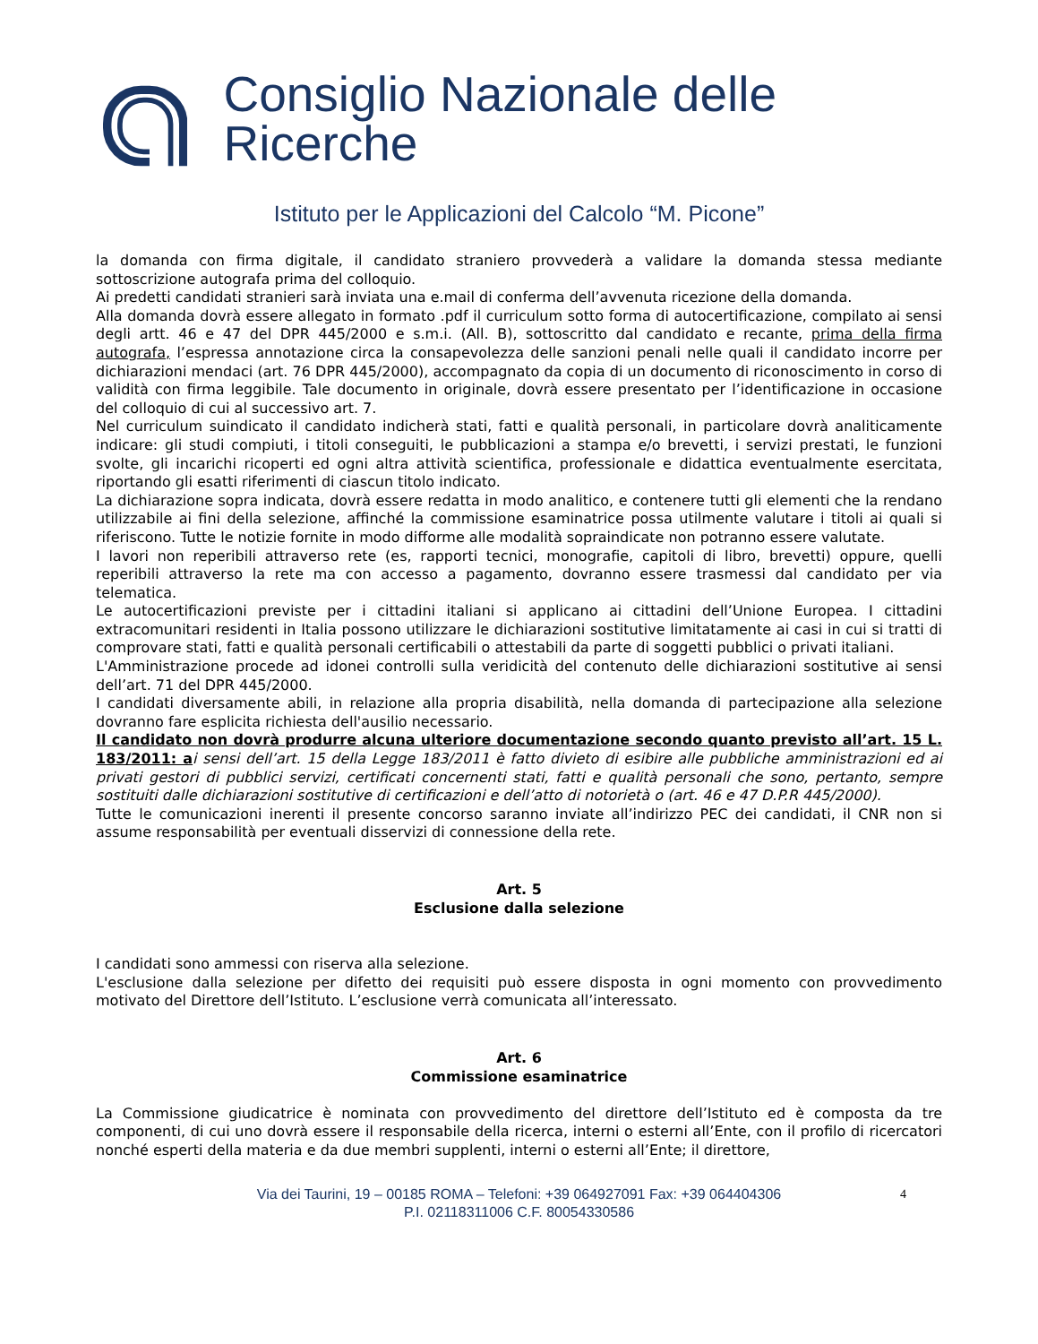Consiglio Nazionale delle Ricerche
Istituto per le Applicazioni del Calcolo “M. Picone”
la domanda con firma digitale, il candidato straniero provvederà a validare la domanda stessa mediante sottoscrizione autografa prima del colloquio.
Ai predetti candidati stranieri sarà inviata una e.mail di conferma dell’avvenuta ricezione della domanda.
Alla domanda dovrà essere allegato in formato .pdf il curriculum sotto forma di autocertificazione, compilato ai sensi degli artt. 46 e 47 del DPR 445/2000 e s.m.i. (All. B), sottoscritto dal candidato e recante, prima della firma autografa, l’espressa annotazione circa la consapevolezza delle sanzioni penali nelle quali il candidato incorre per dichiarazioni mendaci (art. 76 DPR 445/2000), accompagnato da copia di un documento di riconoscimento in corso di validità con firma leggibile. Tale documento in originale, dovrà essere presentato per l’identificazione in occasione del colloquio di cui al successivo art. 7.
Nel curriculum suindicato il candidato indicherà stati, fatti e qualità personali, in particolare dovrà analiticamente indicare: gli studi compiuti, i titoli conseguiti, le pubblicazioni a stampa e/o brevetti, i servizi prestati, le funzioni svolte, gli incarichi ricoperti ed ogni altra attività scientifica, professionale e didattica eventualmente esercitata, riportando gli esatti riferimenti di ciascun titolo indicato.
La dichiarazione sopra indicata, dovrà essere redatta in modo analitico, e contenere tutti gli elementi che la rendano utilizzabile ai fini della selezione, affinché la commissione esaminatrice possa utilmente valutare i titoli ai quali si riferiscono. Tutte le notizie fornite in modo difforme alle modalità sopraindicate non potranno essere valutate.
I lavori non reperibili attraverso rete (es, rapporti tecnici, monografie, capitoli di libro, brevetti) oppure, quelli reperibili attraverso la rete ma con accesso a pagamento, dovranno essere trasmessi dal candidato per via telematica.
Le autocertificazioni previste per i cittadini italiani si applicano ai cittadini dell’Unione Europea. I cittadini extracomunitari residenti in Italia possono utilizzare le dichiarazioni sostitutive limitatamente ai casi in cui si tratti di comprovare stati, fatti e qualità personali certificabili o attestabili da parte di soggetti pubblici o privati italiani.
L'Amministrazione procede ad idonei controlli sulla veridicità del contenuto delle dichiarazioni sostitutive ai sensi dell’art. 71 del DPR 445/2000.
I candidati diversamente abili, in relazione alla propria disabilità, nella domanda di partecipazione alla selezione dovranno fare esplicita richiesta dell'ausilio necessario.
Il candidato non dovrà produrre alcuna ulteriore documentazione secondo quanto previsto all’art. 15 L. 183/2011: a i sensi dell’art. 15 della Legge 183/2011 è fatto divieto di esibire alle pubbliche amministrazioni ed ai privati gestori di pubblici servizi, certificati concernenti stati, fatti e qualità personali che sono, pertanto, sempre sostituiti dalle dichiarazioni sostitutive di certificazioni e dell’atto di notorietà o (art. 46 e 47 D.P.R 445/2000).
Tutte le comunicazioni inerenti il presente concorso saranno inviate all’indirizzo PEC dei candidati, il CNR non si assume responsabilità per eventuali disservizi di connessione della rete.
Art. 5
Esclusione dalla selezione
I candidati sono ammessi con riserva alla selezione.
L'esclusione dalla selezione per difetto dei requisiti può essere disposta in ogni momento con provvedimento motivato del Direttore dell’Istituto. L’esclusione verrà comunicata all’interessato.
Art. 6
Commissione esaminatrice
La Commissione giudicatrice è nominata con provvedimento del direttore dell’Istituto ed è composta da tre componenti, di cui uno dovrà essere il responsabile della ricerca, interni o esterni all’Ente, con il profilo di ricercatori nonché esperti della materia e da due membri supplenti, interni o esterni all’Ente; il direttore,
Via dei Taurini, 19 – 00185 ROMA – Telefoni: +39 064927091 Fax: +39 064404306
P.I. 02118311006 C.F. 80054330586
4